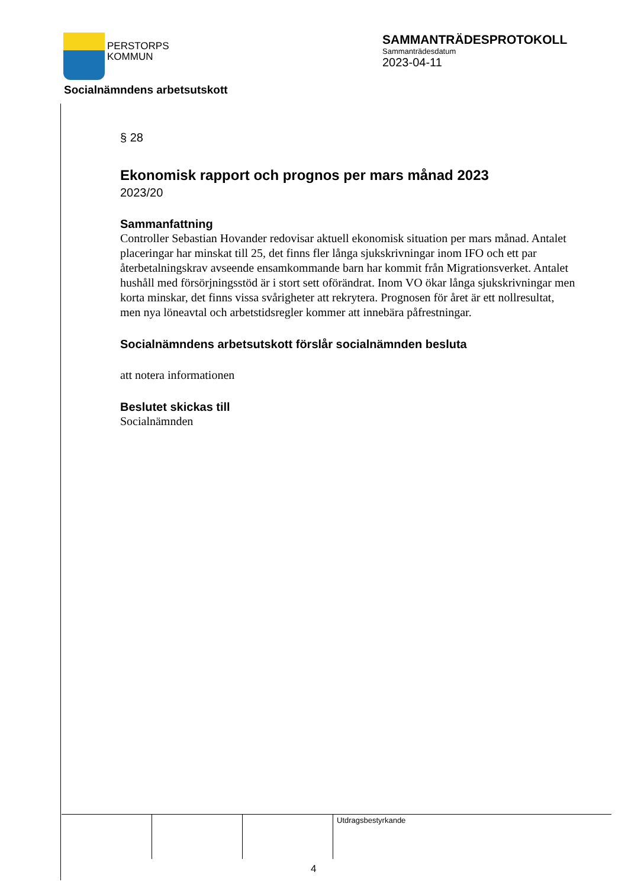PERSTORPS
KOMMUN
SAMMANTRÄDESPROTOKOLL
Sammanträdesdatum
2023-04-11
Socialnämndens arbetsutskott
§ 28
Ekonomisk rapport och prognos per mars månad 2023
2023/20
Sammanfattning
Controller Sebastian Hovander redovisar aktuell ekonomisk situation per mars månad. Antalet placeringar har minskat till 25, det finns fler långa sjukskrivningar inom IFO och ett par återbetalningskrav avseende ensamkommande barn har kommit från Migrationsverket. Antalet hushåll med försörjningsstöd är i stort sett oförändrat. Inom VO ökar långa sjukskrivningar men korta minskar, det finns vissa svårigheter att rekrytera. Prognosen för året är ett nollresultat, men nya löneavtal och arbetstidsregler kommer att innebära påfrestningar.
Socialnämndens arbetsutskott förslår socialnämnden besluta
att notera informationen
Beslutet skickas till
Socialnämnden
Utdragsbestyrkande
4